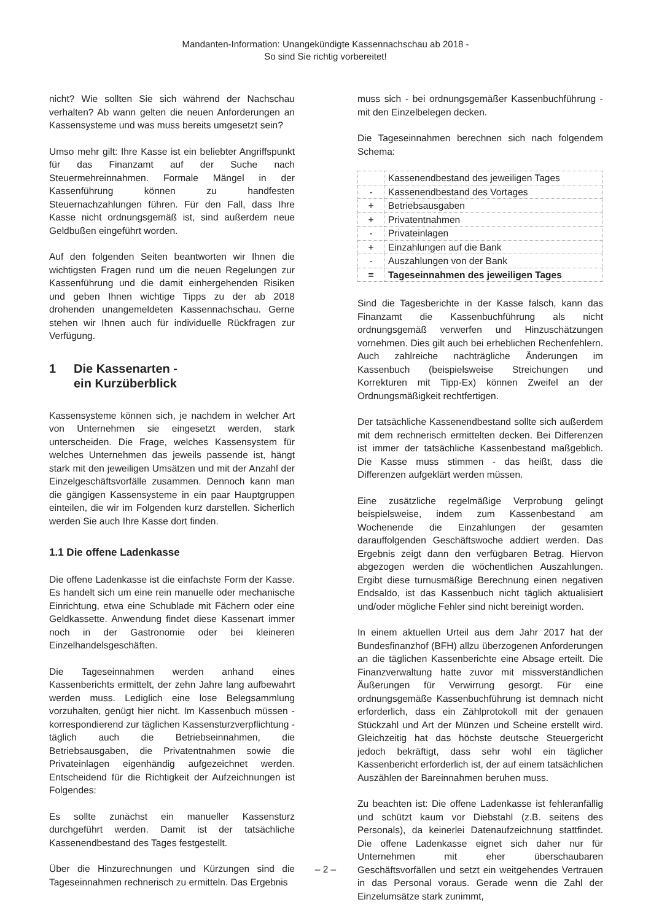Mandanten-Information: Unangekündigte Kassennachschau ab 2018 -
So sind Sie richtig vorbereitet!
nicht? Wie sollten Sie sich während der Nachschau verhalten? Ab wann gelten die neuen Anforderungen an Kassensysteme und was muss bereits umgesetzt sein?
Umso mehr gilt: Ihre Kasse ist ein beliebter Angriffspunkt für das Finanzamt auf der Suche nach Steuermehreinnahmen. Formale Mängel in der Kassenführung können zu handfesten Steuernachzahlungen führen. Für den Fall, dass Ihre Kasse nicht ordnungsgemäß ist, sind außerdem neue Geldbußen eingeführt worden.
Auf den folgenden Seiten beantworten wir Ihnen die wichtigsten Fragen rund um die neuen Regelungen zur Kassenführung und die damit einhergehenden Risiken und geben Ihnen wichtige Tipps zu der ab 2018 drohenden unangemeldeten Kassennachschau. Gerne stehen wir Ihnen auch für individuelle Rückfragen zur Verfügung.
1 Die Kassenarten -
ein Kurzüberblick
Kassensysteme können sich, je nachdem in welcher Art von Unternehmen sie eingesetzt werden, stark unterscheiden. Die Frage, welches Kassensystem für welches Unternehmen das jeweils passende ist, hängt stark mit den jeweiligen Umsätzen und mit der Anzahl der Einzelgeschäftsvorfälle zusammen. Dennoch kann man die gängigen Kassensysteme in ein paar Hauptgruppen einteilen, die wir im Folgenden kurz darstellen. Sicherlich werden Sie auch Ihre Kasse dort finden.
1.1 Die offene Ladenkasse
Die offene Ladenkasse ist die einfachste Form der Kasse. Es handelt sich um eine rein manuelle oder mechanische Einrichtung, etwa eine Schublade mit Fächern oder eine Geldkassette. Anwendung findet diese Kassenart immer noch in der Gastronomie oder bei kleineren Einzelhandelsgeschäften.
Die Tageseinnahmen werden anhand eines Kassenberichts ermittelt, der zehn Jahre lang aufbewahrt werden muss. Lediglich eine lose Belegsammlung vorzuhalten, genügt hier nicht. Im Kassenbuch müssen - korrespondierend zur täglichen Kassensturzverpflichtung - täglich auch die Betriebseinnahmen, die Betriebsausgaben, die Privatentnahmen sowie die Privateinlagen eigenhändig aufgezeichnet werden. Entscheidend für die Richtigkeit der Aufzeichnungen ist Folgendes:
Es sollte zunächst ein manueller Kassensturz durchgeführt werden. Damit ist der tatsächliche Kassenendbestand des Tages festgestellt.
Über die Hinzurechnungen und Kürzungen sind die Tageseinnahmen rechnerisch zu ermitteln. Das Ergebnis
muss sich - bei ordnungsgemäßer Kassenbuchführung - mit den Einzelbelegen decken.
Die Tageseinnahmen berechnen sich nach folgendem Schema:
| | Kassenendbestand des jeweiligen Tages |
| - | Kassenendbestand des Vortages |
| + | Betriebsausgaben |
| + | Privatentnahmen |
| - | Privateinlagen |
| + | Einzahlungen auf die Bank |
| - | Auszahlungen von der Bank |
| = | Tageseinnahmen des jeweiligen Tages |
Sind die Tagesberichte in der Kasse falsch, kann das Finanzamt die Kassenbuchführung als nicht ordnungsgemäß verwerfen und Hinzuschätzungen vornehmen. Dies gilt auch bei erheblichen Rechenfehlern. Auch zahlreiche nachträgliche Änderungen im Kassenbuch (beispielsweise Streichungen und Korrekturen mit Tipp-Ex) können Zweifel an der Ordnungsmäßigkeit rechtfertigen.
Der tatsächliche Kassenendbestand sollte sich außerdem mit dem rechnerisch ermittelten decken. Bei Differenzen ist immer der tatsächliche Kassenbestand maßgeblich. Die Kasse muss stimmen - das heißt, dass die Differenzen aufgeklärt werden müssen.
Eine zusätzliche regelmäßige Verprobung gelingt beispielsweise, indem zum Kassenbestand am Wochenende die Einzahlungen der gesamten darauffolgenden Geschäftswoche addiert werden. Das Ergebnis zeigt dann den verfügbaren Betrag. Hiervon abgezogen werden die wöchentlichen Auszahlungen. Ergibt diese turnusmäßige Berechnung einen negativen Endsaldo, ist das Kassenbuch nicht täglich aktualisiert und/oder mögliche Fehler sind nicht bereinigt worden.
In einem aktuellen Urteil aus dem Jahr 2017 hat der Bundesfinanzhof (BFH) allzu überzogenen Anforderungen an die täglichen Kassenberichte eine Absage erteilt. Die Finanzverwaltung hatte zuvor mit missverständlichen Äußerungen für Verwirrung gesorgt. Für eine ordnungsgemäße Kassenbuchführung ist demnach nicht erforderlich, dass ein Zählprotokoll mit der genauen Stückzahl und Art der Münzen und Scheine erstellt wird. Gleichzeitig hat das höchste deutsche Steuergericht jedoch bekräftigt, dass sehr wohl ein täglicher Kassenbericht erforderlich ist, der auf einem tatsächlichen Auszählen der Bareinnahmen beruhen muss.
Zu beachten ist: Die offene Ladenkasse ist fehleranfällig und schützt kaum vor Diebstahl (z.B. seitens des Personals), da keinerlei Datenaufzeichnung stattfindet. Die offene Ladenkasse eignet sich daher nur für Unternehmen mit eher überschaubaren Geschäftsvorfällen und setzt ein weitgehendes Vertrauen in das Personal voraus. Gerade wenn die Zahl der Einzelumsätze stark zunimmt,
– 2 –